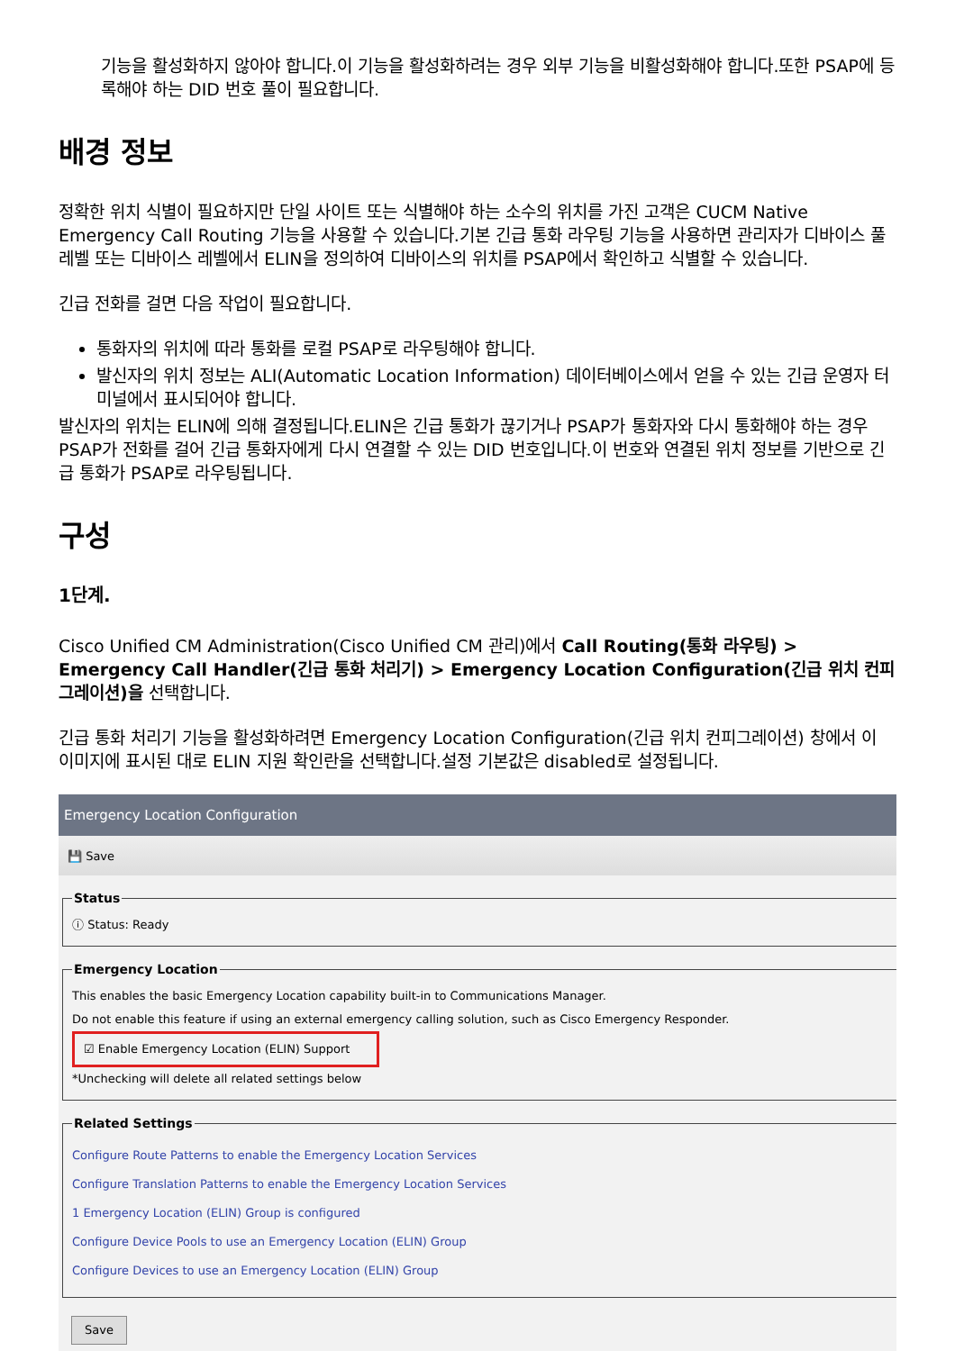기능을 활성화하지 않아야 합니다.이 기능을 활성화하려는 경우 외부 기능을 비활성화해야 합니다.또한 PSAP에 등록해야 하는 DID 번호 풀이 필요합니다.
배경 정보
정확한 위치 식별이 필요하지만 단일 사이트 또는 식별해야 하는 소수의 위치를 가진 고객은 CUCM Native Emergency Call Routing 기능을 사용할 수 있습니다.기본 긴급 통화 라우팅 기능을 사용하면 관리자가 디바이스 풀 레벨 또는 디바이스 레벨에서 ELIN을 정의하여 디바이스의 위치를 PSAP에서 확인하고 식별할 수 있습니다.
긴급 전화를 걸면 다음 작업이 필요합니다.
통화자의 위치에 따라 통화를 로컬 PSAP로 라우팅해야 합니다.
발신자의 위치 정보는 ALI(Automatic Location Information) 데이터베이스에서 얻을 수 있는 긴급 운영자 터미널에서 표시되어야 합니다.
발신자의 위치는 ELIN에 의해 결정됩니다.ELIN은 긴급 통화가 끊기거나 PSAP가 통화자와 다시 통화해야 하는 경우 PSAP가 전화를 걸어 긴급 통화자에게 다시 연결할 수 있는 DID 번호입니다.이 번호와 연결된 위치 정보를 기반으로 긴급 통화가 PSAP로 라우팅됩니다.
구성
1단계.
Cisco Unified CM Administration(Cisco Unified CM 관리)에서 Call Routing(통화 라우팅) > Emergency Call Handler(긴급 통화 처리기) > Emergency Location Configuration(긴급 위치 컨피그레이션)을 선택합니다.
긴급 통화 처리기 기능을 활성화하려면 Emergency Location Configuration(긴급 위치 컨피그레이션) 창에서 이 이미지에 표시된 대로 ELIN 지원 확인란을 선택합니다.설정 기본값은 disabled로 설정됩니다.
Emergency Location Configuration
💾 Save
Statusⓘ Status: Ready Emergency Location
This enables the basic Emergency Location capability built-in to Communications Manager.
Do not enable this feature if using an external emergency calling solution, such as Cisco Emergency Responder.
☑ Enable Emergency Location (ELIN) Support
*Unchecking will delete all related settings below
Related Settings
Configure Route Patterns to enable the Emergency Location Services
Configure Translation Patterns to enable the Emergency Location Services
1 Emergency Location (ELIN) Group is configured
Configure Device Pools to use an Emergency Location (ELIN) Group
Configure Devices to use an Emergency Location (ELIN) Group
Save